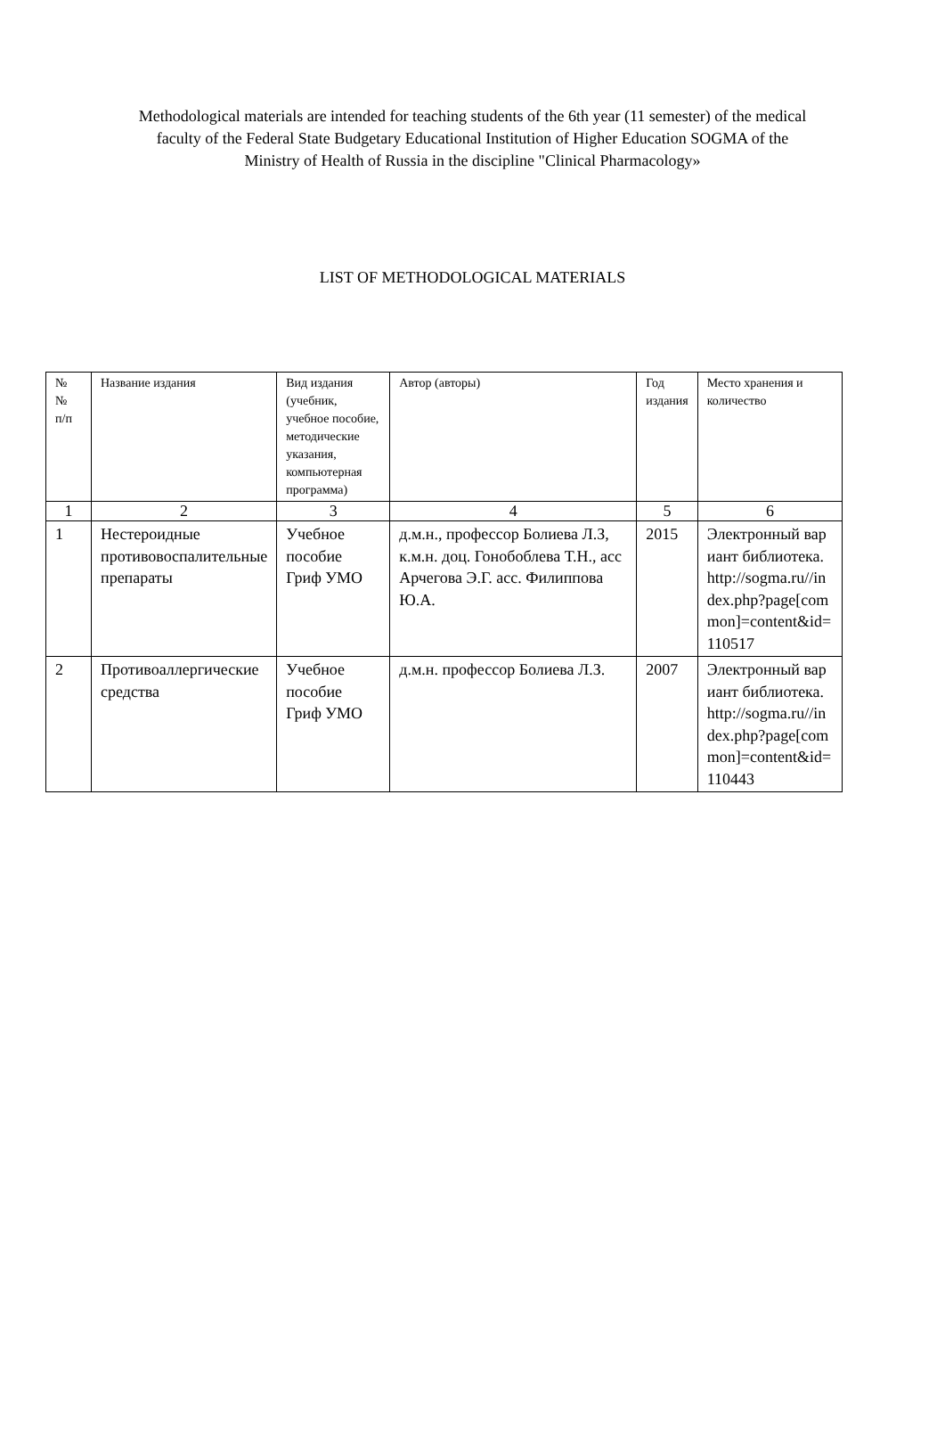Methodological materials are intended for teaching students of the 6th year (11 semester) of the medical faculty of the Federal State Budgetary Educational Institution of Higher Education SOGMA of the Ministry of Health of Russia in the discipline "Clinical Pharmacology»
LIST OF METHODOLOGICAL MATERIALS
| № № п/п | Название издания | Вид издания (учебник, учебное пособие, методические указания, компьютерная программа) | Автор (авторы) | Год издания | Место хранения и количество |
| --- | --- | --- | --- | --- | --- |
| 1 | 2 | 3 | 4 | 5 | 6 |
| 1 | Нестероидные противовоспалительные препараты | Учебное пособие Гриф УМО | д.м.н., профессор Болиева Л.З, к.м.н. доц. Гонобоблева Т.Н., асс Арчегова Э.Г. асс. Филиппова Ю.А. | 2015 | Электронный вариант библиотека. http://sogma.ru//index.php?page[common]=content&id=110517 |
| 2 | Противоаллергические средства | Учебное пособие Гриф УМО | д.м.н. профессор Болиева Л.З. | 2007 | Электронный вариант библиотека. http://sogma.ru//index.php?page[common]=content&id=110443 |